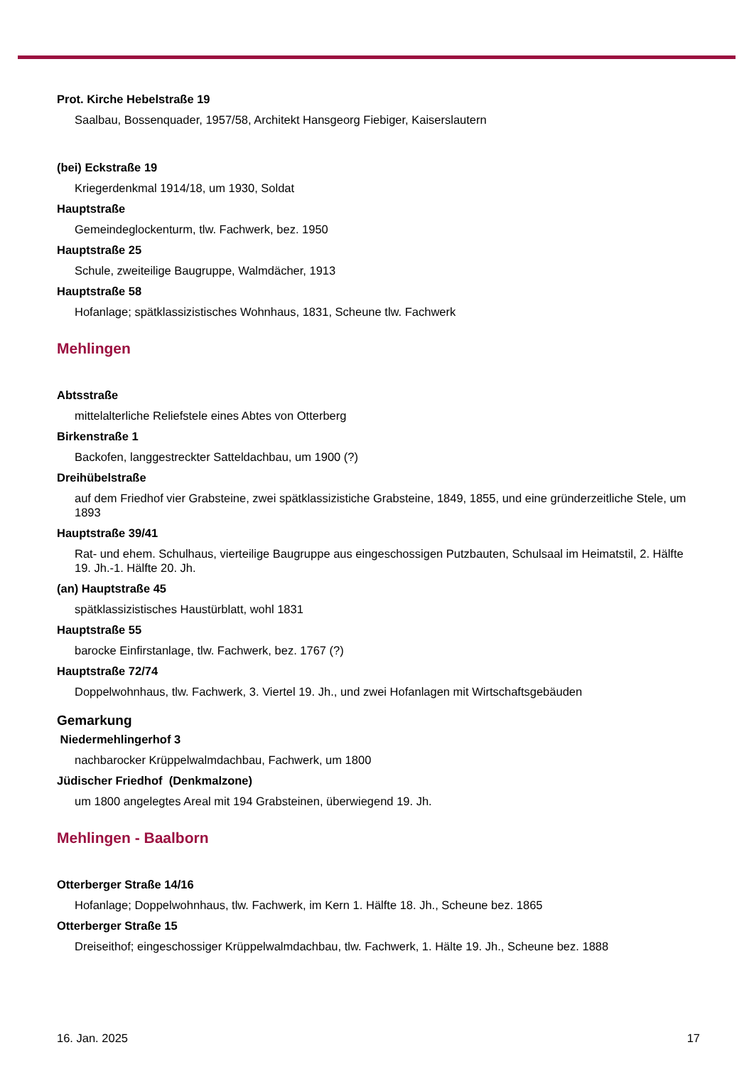Prot. Kirche Hebelstraße 19
Saalbau, Bossenquader, 1957/58, Architekt Hansgeorg Fiebiger, Kaiserslautern
(bei) Eckstraße 19
Kriegerdenkmal 1914/18, um 1930, Soldat
Hauptstraße
Gemeindeglockenturm, tlw. Fachwerk, bez. 1950
Hauptstraße 25
Schule, zweiteilige Baugruppe, Walmdächer, 1913
Hauptstraße 58
Hofanlage; spätklassizistisches Wohnhaus, 1831, Scheune tlw. Fachwerk
Mehlingen
Abtsstraße
mittelalterliche Reliefstele eines Abtes von Otterberg
Birkenstraße 1
Backofen, langgestreckter Satteldachbau, um 1900 (?)
Dreihübelstraße
auf dem Friedhof vier Grabsteine, zwei spätklassizistiche Grabsteine, 1849, 1855, und eine gründerzeitliche Stele, um 1893
Hauptstraße 39/41
Rat- und ehem. Schulhaus, vierteilige Baugruppe aus eingeschossigen Putzbauten, Schulsaal im Heimatstil, 2. Hälfte 19. Jh.-1. Hälfte 20. Jh.
(an) Hauptstraße 45
spätklassizistisches Haustürblatt, wohl 1831
Hauptstraße 55
barocke Einfirstanlage, tlw. Fachwerk, bez. 1767 (?)
Hauptstraße 72/74
Doppelwohnhaus, tlw. Fachwerk, 3. Viertel 19. Jh., und zwei Hofanlagen mit Wirtschaftsgebäuden
Gemarkung
Niedermehlingerhof 3
nachbarocker Krüppelwalmdachbau, Fachwerk, um 1800
Jüdischer Friedhof (Denkmalzone)
um 1800 angelegtes Areal mit 194 Grabsteinen, überwiegend 19. Jh.
Mehlingen - Baalborn
Otterberger Straße 14/16
Hofanlage; Doppelwohnhaus, tlw. Fachwerk, im Kern 1. Hälfte 18. Jh., Scheune bez. 1865
Otterberger Straße 15
Dreiseithof; eingeschossiger Krüppelwalmdachbau, tlw. Fachwerk, 1. Hälte 19. Jh., Scheune bez. 1888
16. Jan. 2025 17